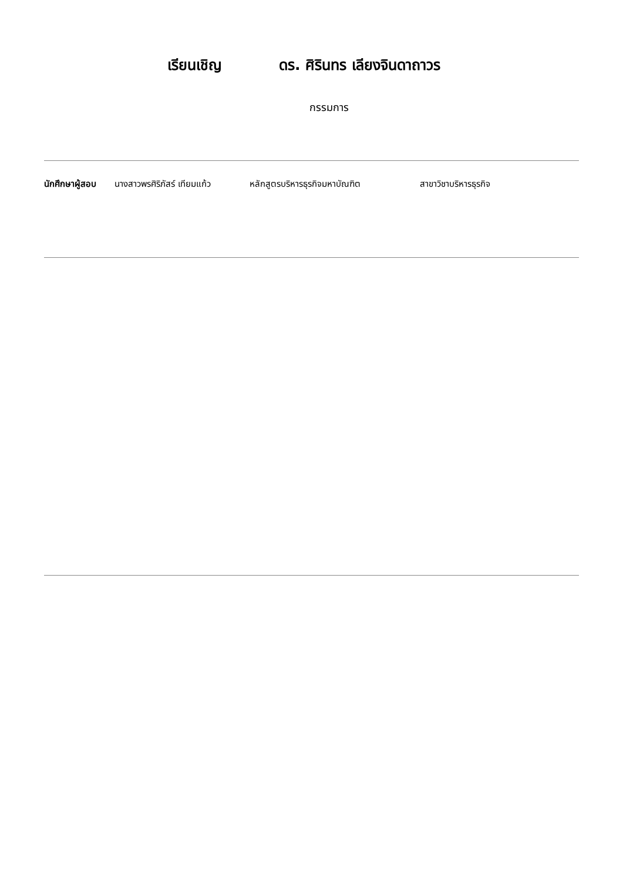เรียนเชิญ ดร. ศิรินทร เลียงจินดาถาวร
กรรมการ
นักศึกษาผู้สอบ นางสาวพรศิริภัสร์ เทียมแก้ว หลักสูตรบริหารธุรกิจมหาบัณฑิต สาขาวิชาบริหารธุรกิจ